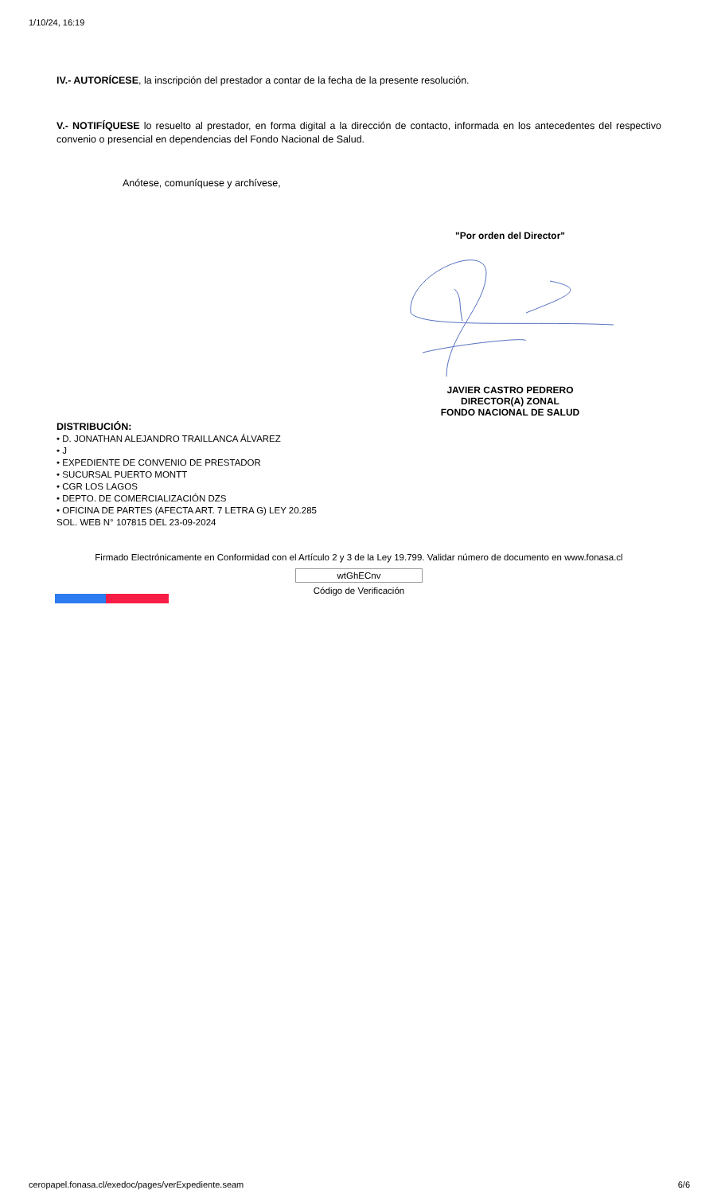1/10/24, 16:19
IV.- AUTORÍCESE, la inscripción del prestador a contar de la fecha de la presente resolución.
V.- NOTIFÍQUESE lo resuelto al prestador, en forma digital a la dirección de contacto, informada en los antecedentes del respectivo convenio o presencial en dependencias del Fondo Nacional de Salud.
Anótese, comuníquese y archívese,
"Por orden del Director"
JAVIER CASTRO PEDRERO
DIRECTOR(A) ZONAL
FONDO NACIONAL DE SALUD
DISTRIBUCIÓN:
• D. JONATHAN ALEJANDRO TRAILLANCA ÁLVAREZ
• J
• EXPEDIENTE DE CONVENIO DE PRESTADOR
• SUCURSAL PUERTO MONTT
• CGR LOS LAGOS
• DEPTO. DE COMERCIALIZACIÓN DZS
• OFICINA DE PARTES (AFECTA ART. 7 LETRA G) LEY 20.285
SOL. WEB N° 107815 DEL 23-09-2024
Firmado Electrónicamente en Conformidad con el Artículo 2 y 3 de la Ley 19.799. Validar número de documento en www.fonasa.cl
wtGhECnv
Código de Verificación
ceropapel.fonasa.cl/exedoc/pages/verExpediente.seam 6/6